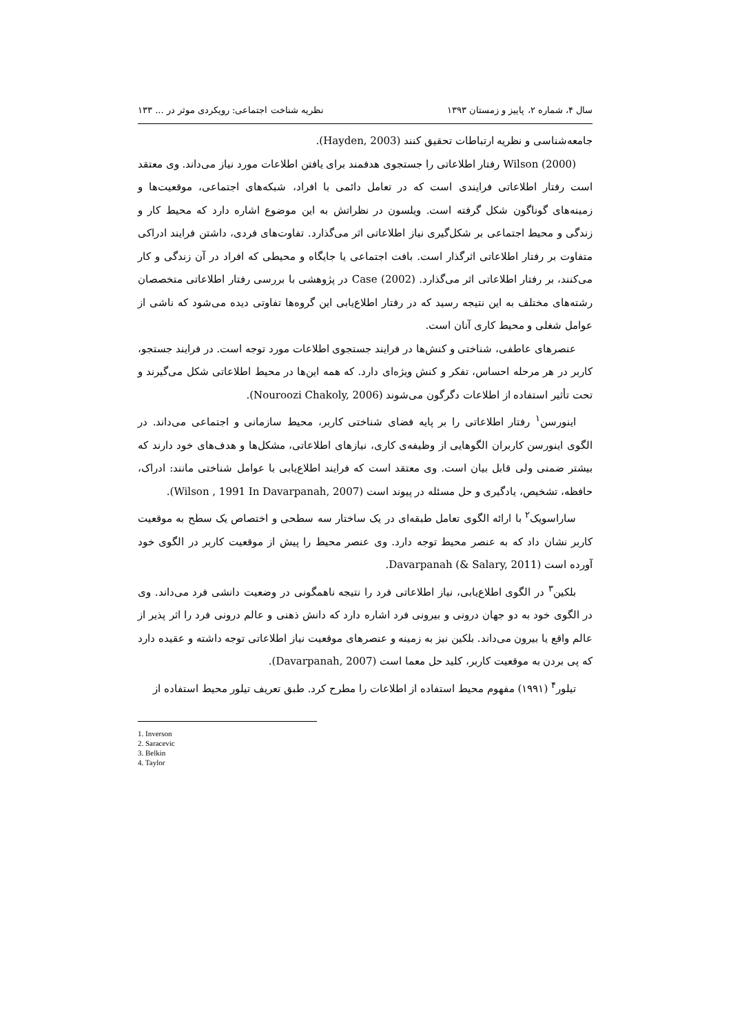سال ۴، شماره ۲، پاییز و زمستان ۱۳۹۳ نظریه شناخت اجتماعی: رویکردی موثر در ... ۱۳۳
جامعه‌شناسی و نظریه ارتباطات تحقیق کنند (Hayden, 2003).
Wilson (2000) رفتار اطلاعاتی را جستجوی هدفمند برای یافتن اطلاعات مورد نیاز می‌داند. وی معتقد است رفتار اطلاعاتی فرایندی است که در تعامل دائمی با افراد، شبکه‌های اجتماعی، موقعیت‌ها و زمینه‌های گوناگون شکل گرفته است. ویلسون در نظراتش به این موضوع اشاره دارد که محیط کار و زندگی و محیط اجتماعی بر شکل‌گیری نیاز اطلاعاتی اثر می‌گذارد. تفاوت‌های فردی، داشتن فرایند ادراکی متفاوت بر رفتار اطلاعاتی اثرگذار است. بافت اجتماعی یا جایگاه و محیطی که افراد در آن زندگی و کار می‌کنند، بر رفتار اطلاعاتی اثر می‌گذارد. Case (2002) در پژوهشی با بررسی رفتار اطلاعاتی متخصصان رشته‌های مختلف به این نتیجه رسید که در رفتار اطلاع‌یابی این گروه‌ها تفاوتی دیده می‌شود که ناشی از عوامل شغلی و محیط کاری آنان است.
عنصرهای عاطفی، شناختی و کنش‌ها در فرایند جستجوی اطلاعات مورد توجه است. در فرایند جستجو، کاربر در هر مرحله احساس، تفکر و کنش ویژه‌ای دارد. که همه این‌ها در محیط اطلاعاتی شکل می‌گیرند و تحت تأثیر استفاده از اطلاعات دگرگون می‌شوند (Nouroozi Chakoly, 2006).
اینورسن<sup>۱</sup> رفتار اطلاعاتی را بر پایه فضای شناختی کاربر، محیط سازمانی و اجتماعی می‌داند. در الگوی اینورسن کاربران الگوهایی از وظیفه‌ی کاری، نیازهای اطلاعاتی، مشکل‌ها و هدف‌های خود دارند که بیشتر ضمنی ولی قابل بیان است. وی معتقد است که فرایند اطلاع‌یابی با عوامل شناختی مانند: ادراک، حافظه، تشخیص، یادگیری و حل مسئله در پیوند است (Wilson , 1991 In Davarpanah, 2007).
ساراسویک<sup>۲</sup> با ارائه الگوی تعامل طبقه‌ای در یک ساختار سه سطحی و اختصاص یک سطح به موقعیت کاربر نشان داد که به عنصر محیط توجه دارد. وی عنصر محیط را پیش از موقعیت کاربر در الگوی خود آورده است Davarpanah (& Salary, 2011).
بلکین<sup>۳</sup> در الگوی اطلاع‌یابی، نیاز اطلاعاتی فرد را نتیجه ناهمگونی در وضعیت دانشی فرد می‌داند. وی در الگوی خود به دو جهان درونی و بیرونی فرد اشاره دارد که دانش ذهنی و عالم درونی فرد را اثر پذیر از عالم واقع یا بیرون می‌داند. بلکین نیز به زمینه و عنصرهای موقعیت نیاز اطلاعاتی توجه داشته و عقیده دارد که پی بردن به موقعیت کاربر، کلید حل معما است (Davarpanah, 2007).
تیلور<sup>۴</sup> (۱۹۹۱) مفهوم محیط استفاده از اطلاعات را مطرح کرد. طبق تعریف تیلور محیط استفاده از
1. Inverson
2. Saracevic
3. Belkin
4. Taylor